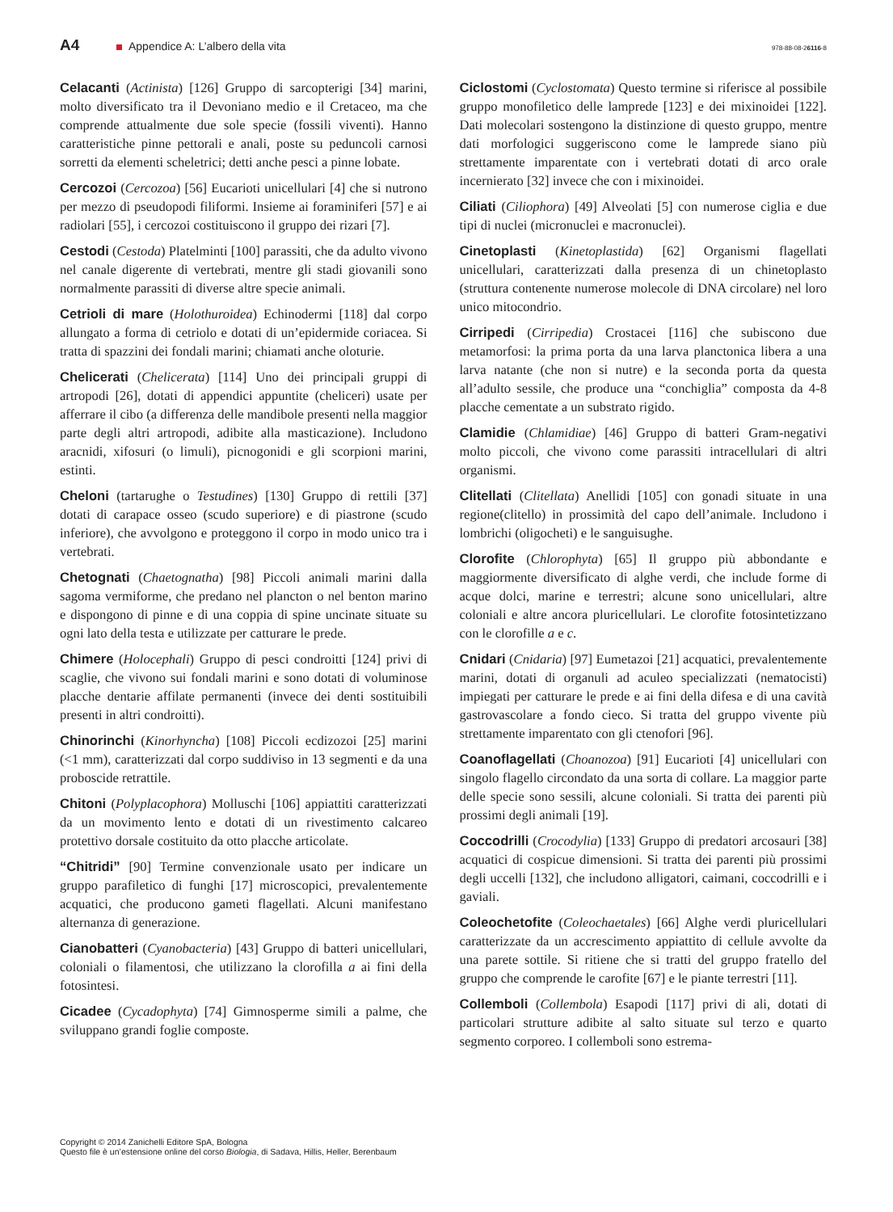A4
Appendice A: L’albero della vita
978-88-08-26116-8
Celacanti (Actinista) [126] Gruppo di sarcopterigi [34] marini, molto diversificato tra il Devoniano medio e il Cretaceo, ma che comprende attualmente due sole specie (fossili viventi). Hanno caratteristiche pinne pettorali e anali, poste su peduncoli carnosi sorretti da elementi scheletrici; detti anche pesci a pinne lobate.
Cercozoi (Cercozoa) [56] Eucarioti unicellulari [4] che si nutrono per mezzo di pseudopodi filiformi. Insieme ai foraminiferi [57] e ai radiolari [55], i cercozoi costituiscono il gruppo dei rizari [7].
Cestodi (Cestoda) Platelminti [100] parassiti, che da adulto vivono nel canale digerente di vertebrati, mentre gli stadi giovanili sono normalmente parassiti di diverse altre specie animali.
Cetrioli di mare (Holothuroidea) Echinodermi [118] dal corpo allungato a forma di cetriolo e dotati di un’epidermide coriacea. Si tratta di spazzini dei fondali marini; chiamati anche oloturie.
Chelicerati (Chelicerata) [114] Uno dei principali gruppi di artropodi [26], dotati di appendici appuntite (cheliceri) usate per afferrare il cibo (a differenza delle mandibole presenti nella maggior parte degli altri artropodi, adibite alla masticazione). Includono aracnidi, xifosuri (o limuli), picnogonidi e gli scorpioni marini, estinti.
Cheloni (tartarughe o Testudines) [130] Gruppo di rettili [37] dotati di carapace osseo (scudo superiore) e di piastrone (scudo inferiore), che avvolgono e proteggono il corpo in modo unico tra i vertebrati.
Chetognati (Chaetognatha) [98] Piccoli animali marini dalla sagoma vermiforme, che predano nel plancton o nel benton marino e dispongono di pinne e di una coppia di spine uncinate situate su ogni lato della testa e utilizzate per catturare le prede.
Chimere (Holocephali) Gruppo di pesci condroitti [124] privi di scaglie, che vivono sui fondali marini e sono dotati di voluminose placche dentarie affilate permanenti (invece dei denti sostituibili presenti in altri condroitti).
Chinorinchi (Kinorhyncha) [108] Piccoli ecdizozoi [25] marini (<1 mm), caratterizzati dal corpo suddiviso in 13 segmenti e da una proboscide retrattile.
Chitoni (Polyplacophora) Molluschi [106] appiattiti caratterizzati da un movimento lento e dotati di un rivestimento calcareo protettivo dorsale costituito da otto placche articolate.
“Chitridi” [90] Termine convenzionale usato per indicare un gruppo parafiletico di funghi [17] microscopici, prevalentemente acquatici, che producono gameti flagellati. Alcuni manifestano alternanza di generazione.
Cianobatteri (Cyanobacteria) [43] Gruppo di batteri unicellulari, coloniali o filamentosi, che utilizzano la clorofilla a ai fini della fotosintesi.
Cicadee (Cycadophyta) [74] Gimnosperme simili a palme, che sviluppano grandi foglie composte.
Ciclostomi (Cyclostomata) Questo termine si riferisce al possibile gruppo monofiletico delle lamprede [123] e dei mixinoidei [122]. Dati molecolari sostengono la distinzione di questo gruppo, mentre dati morfologici suggeriscono come le lamprede siano più strettamente imparentate con i vertebrati dotati di arco orale incernierato [32] invece che con i mixinoidei.
Ciliati (Ciliophora) [49] Alveolati [5] con numerose ciglia e due tipi di nuclei (micronuclei e macronuclei).
Cinetoplasti (Kinetoplastida) [62] Organismi flagellati unicellulari, caratterizzati dalla presenza di un chinetoplasto (struttura contenente numerose molecole di DNA circolare) nel loro unico mitocondrio.
Cirripedi (Cirripedia) Crostacei [116] che subiscono due metamorfosi: la prima porta da una larva planctonica libera a una larva natante (che non si nutre) e la seconda porta da questa all’adulto sessile, che produce una “conchiglia” composta da 4-8 placche cementate a un substrato rigido.
Clamidie (Chlamidiae) [46] Gruppo di batteri Gram-negativi molto piccoli, che vivono come parassiti intracellulari di altri organismi.
Clitellati (Clitellata) Anellidi [105] con gonadi situate in una regione(clitello) in prossimità del capo dell’animale. Includono i lombrichi (oligocheti) e le sanguisughe.
Clorofite (Chlorophyta) [65] Il gruppo più abbondante e maggiormente diversificato di alghe verdi, che include forme di acque dolci, marine e terrestri; alcune sono unicellulari, altre coloniali e altre ancora pluricellulari. Le clorofite fotosintetizzano con le clorofille a e c.
Cnidari (Cnidaria) [97] Eumetazoi [21] acquatici, prevalentemente marini, dotati di organuli ad aculeo specializzati (nematocisti) impiegati per catturare le prede e ai fini della difesa e di una cavità gastrovascolare a fondo cieco. Si tratta del gruppo vivente più strettamente imparentato con gli ctenofori [96].
Coanoflagellati (Choanozoa) [91] Eucarioti [4] unicellulari con singolo flagello circondato da una sorta di collare. La maggior parte delle specie sono sessili, alcune coloniali. Si tratta dei parenti più prossimi degli animali [19].
Coccodrilli (Crocodylia) [133] Gruppo di predatori arcosauri [38] acquatici di cospicue dimensioni. Si tratta dei parenti più prossimi degli uccelli [132], che includono alligatori, caimani, coccodrilli e i gaviali.
Coleochetofite (Coleochaetales) [66] Alghe verdi pluricellulari caratterizzate da un accrescimento appiattito di cellule avvolte da una parete sottile. Si ritiene che si tratti del gruppo fratello del gruppo che comprende le carofite [67] e le piante terrestri [11].
Collemboli (Collembola) Esapodi [117] privi di ali, dotati di particolari strutture adibite al salto situate sul terzo e quarto segmento corporeo. I collemboli sono estrema-
Copyright © 2014 Zanichelli Editore SpA, Bologna
Questo file è un’estensione online del corso Biologia, di Sadava, Hillis, Heller, Berenbaum